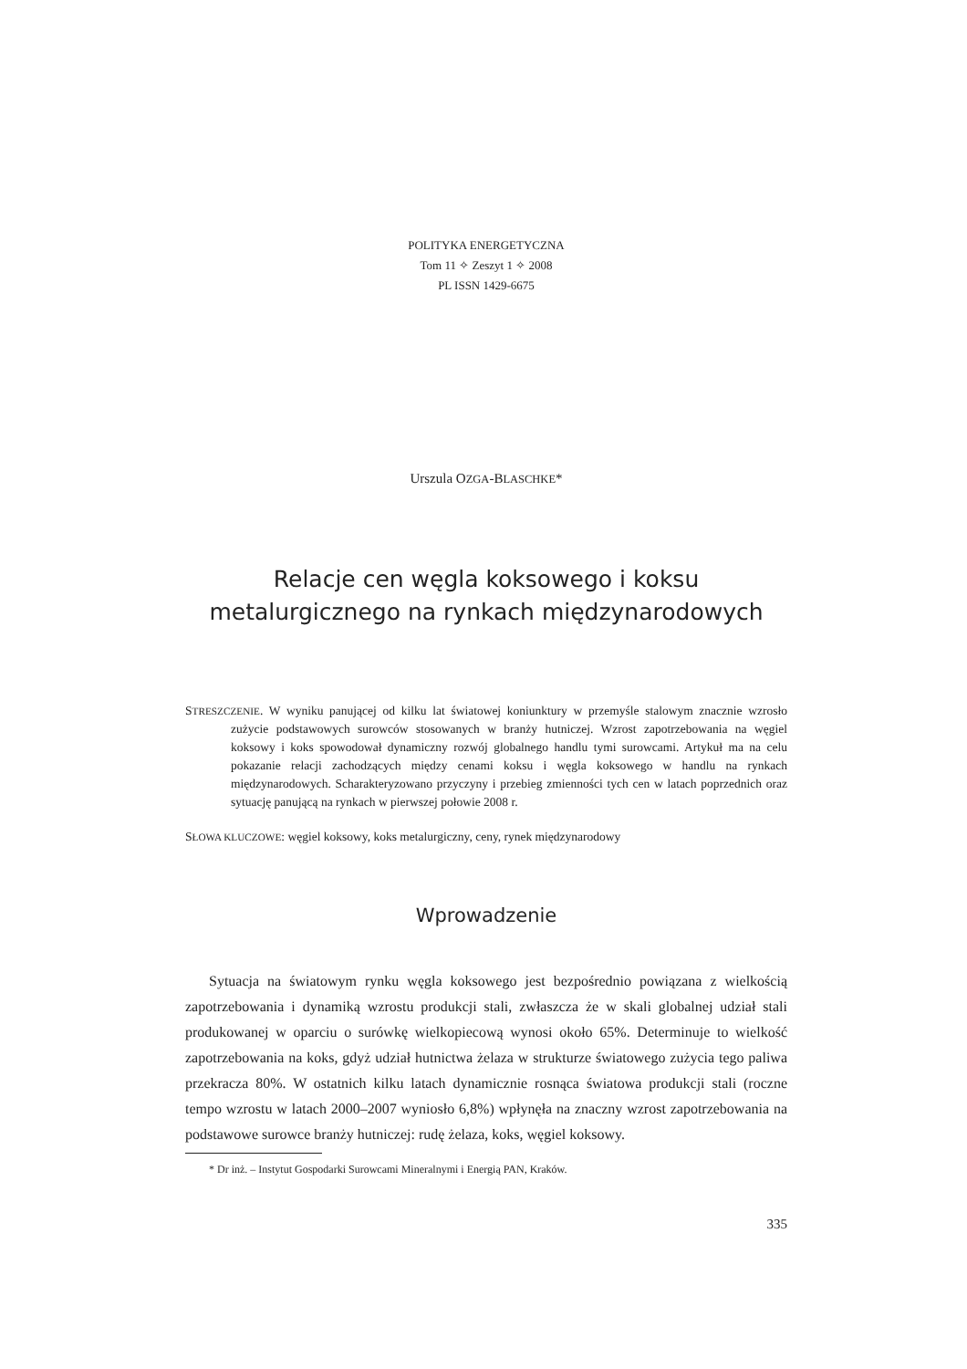POLITYKA ENERGETYCZNA
Tom 11 ✧ Zeszyt 1 ✧ 2008
PL ISSN 1429-6675
Urszula OZGA-BLASCHKE*
Relacje cen węgla koksowego i koksu
metalurgicznego na rynkach międzynarodowych
STRESZCZENIE. W wyniku panującej od kilku lat światowej koniunktury w przemyśle stalowym znacznie wzrosło zużycie podstawowych surowców stosowanych w branży hutniczej. Wzrost zapotrzebowania na węgiel koksowy i koks spowodował dynamiczny rozwój globalnego handlu tymi surowcami. Artykuł ma na celu pokazanie relacji zachodzących między cenami koksu i węgla koksowego w handlu na rynkach międzynarodowych. Scharakteryzowano przyczyny i przebieg zmienności tych cen w latach poprzednich oraz sytuację panującą na rynkach w pierwszej połowie 2008 r.
SŁOWA KLUCZOWE: węgiel koksowy, koks metalurgiczny, ceny, rynek międzynarodowy
Wprowadzenie
Sytuacja na światowym rynku węgla koksowego jest bezpośrednio powiązana z wielkością zapotrzebowania i dynamiką wzrostu produkcji stali, zwłaszcza że w skali globalnej udział stali produkowanej w oparciu o surówkę wielkopiecową wynosi około 65%. Determinuje to wielkość zapotrzebowania na koks, gdyż udział hutnictwa żelaza w strukturze światowego zużycia tego paliwa przekracza 80%. W ostatnich kilku latach dynamicznie rosnąca światowa produkcji stali (roczne tempo wzrostu w latach 2000–2007 wyniosło 6,8%) wpłynęła na znaczny wzrost zapotrzebowania na podstawowe surowce branży hutniczej: rudę żelaza, koks, węgiel koksowy.
* Dr inż. – Instytut Gospodarki Surowcami Mineralnymi i Energią PAN, Kraków.
335